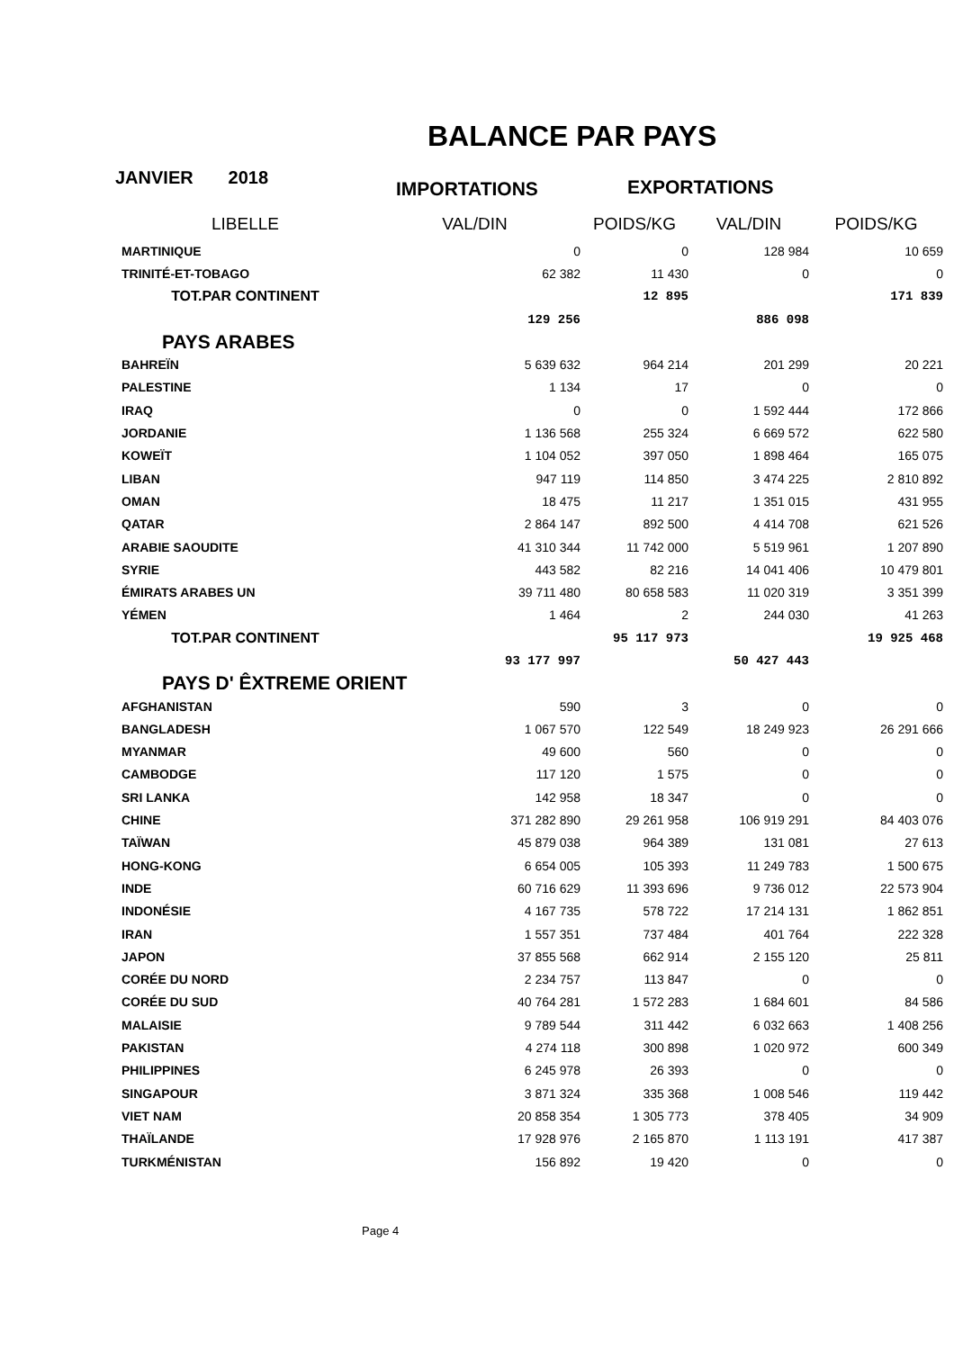BALANCE PAR PAYS
JANVIER 2018
IMPORTATIONS EXPORTATIONS
| LIBELLE | VAL/DIN | POIDS/KG | VAL/DIN | POIDS/KG |
| --- | --- | --- | --- | --- |
| MARTINIQUE | 0 | 0 | 128 984 | 10 659 |
| TRINITÉ-ET-TOBAGO | 62 382 | 11 430 | 0 | 0 |
| TOT.PAR CONTINENT | | 12 895 | | 171 839 |
| | 129 256 | | 886 098 | |
| PAYS ARABES | | | | |
| BAHREÏN | 5 639 632 | 964 214 | 201 299 | 20 221 |
| PALESTINE | 1 134 | 17 | 0 | 0 |
| IRAQ | 0 | 0 | 1 592 444 | 172 866 |
| JORDANIE | 1 136 568 | 255 324 | 6 669 572 | 622 580 |
| KOWEÏT | 1 104 052 | 397 050 | 1 898 464 | 165 075 |
| LIBAN | 947 119 | 114 850 | 3 474 225 | 2 810 892 |
| OMAN | 18 475 | 11 217 | 1 351 015 | 431 955 |
| QATAR | 2 864 147 | 892 500 | 4 414 708 | 621 526 |
| ARABIE SAOUDITE | 41 310 344 | 11 742 000 | 5 519 961 | 1 207 890 |
| SYRIE | 443 582 | 82 216 | 14 041 406 | 10 479 801 |
| ÉMIRATS ARABES UN | 39 711 480 | 80 658 583 | 11 020 319 | 3 351 399 |
| YÉMEN | 1 464 | 2 | 244 030 | 41 263 |
| TOT.PAR CONTINENT | | 95 117 973 | | 19 925 468 |
| | 93 177 997 | | 50 427 443 | |
| PAYS D' ÊXTREME ORIENT | | | | |
| AFGHANISTAN | 590 | 3 | 0 | 0 |
| BANGLADESH | 1 067 570 | 122 549 | 18 249 923 | 26 291 666 |
| MYANMAR | 49 600 | 560 | 0 | 0 |
| CAMBODGE | 117 120 | 1 575 | 0 | 0 |
| SRI LANKA | 142 958 | 18 347 | 0 | 0 |
| CHINE | 371 282 890 | 29 261 958 | 106 919 291 | 84 403 076 |
| TAÏWAN | 45 879 038 | 964 389 | 131 081 | 27 613 |
| HONG-KONG | 6 654 005 | 105 393 | 11 249 783 | 1 500 675 |
| INDE | 60 716 629 | 11 393 696 | 9 736 012 | 22 573 904 |
| INDONÉSIE | 4 167 735 | 578 722 | 17 214 131 | 1 862 851 |
| IRAN | 1 557 351 | 737 484 | 401 764 | 222 328 |
| JAPON | 37 855 568 | 662 914 | 2 155 120 | 25 811 |
| CORÉE DU NORD | 2 234 757 | 113 847 | 0 | 0 |
| CORÉE DU SUD | 40 764 281 | 1 572 283 | 1 684 601 | 84 586 |
| MALAISIE | 9 789 544 | 311 442 | 6 032 663 | 1 408 256 |
| PAKISTAN | 4 274 118 | 300 898 | 1 020 972 | 600 349 |
| PHILIPPINES | 6 245 978 | 26 393 | 0 | 0 |
| SINGAPOUR | 3 871 324 | 335 368 | 1 008 546 | 119 442 |
| VIET NAM | 20 858 354 | 1 305 773 | 378 405 | 34 909 |
| THAÏLANDE | 17 928 976 | 2 165 870 | 1 113 191 | 417 387 |
| TURKMÉNISTAN | 156 892 | 19 420 | 0 | 0 |
Page 4